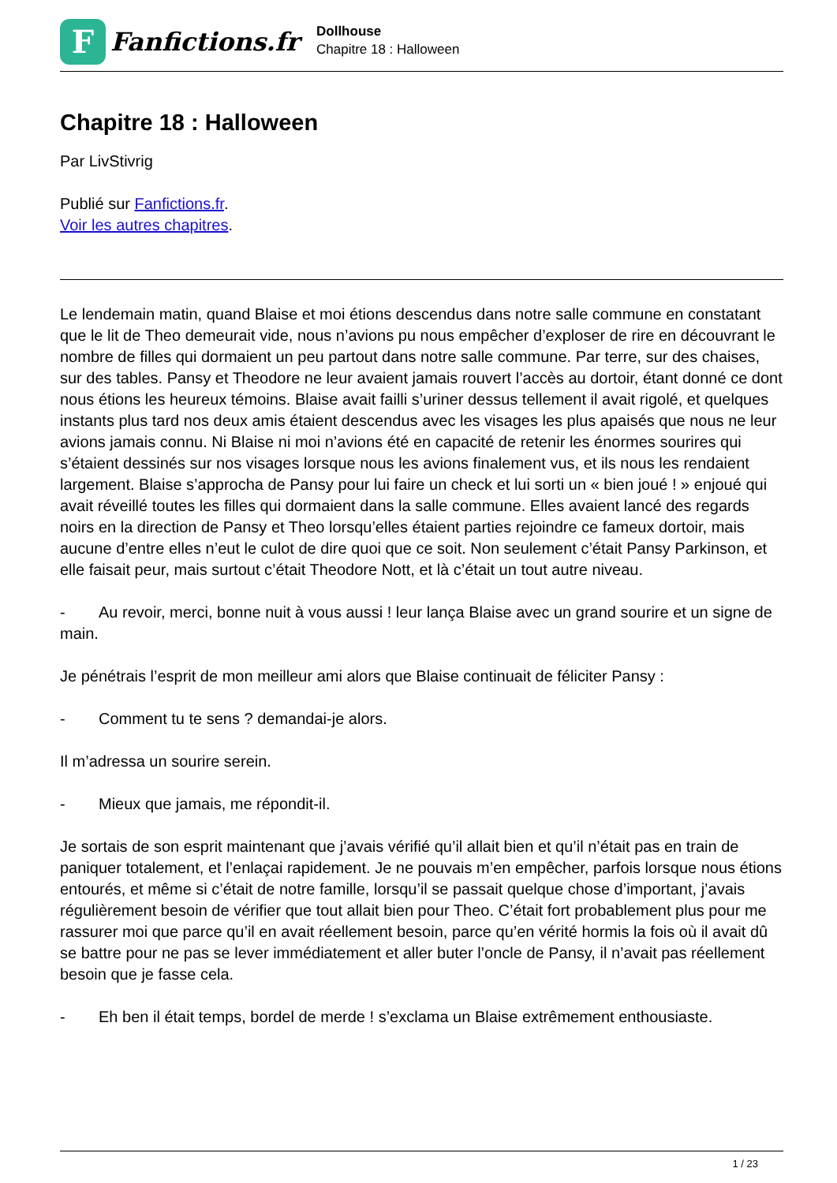F
Fanfictions.fr
Dollhouse
Chapitre 18 : Halloween
Chapitre 18 : Halloween
Par LivStivrig
Publié sur Fanfictions.fr.
Voir les autres chapitres.
Le lendemain matin, quand Blaise et moi étions descendus dans notre salle commune en constatant que le lit de Theo demeurait vide, nous n’avions pu nous empêcher d’exploser de rire en découvrant le nombre de filles qui dormaient un peu partout dans notre salle commune. Par terre, sur des chaises, sur des tables. Pansy et Theodore ne leur avaient jamais rouvert l’accès au dortoir, étant donné ce dont nous étions les heureux témoins. Blaise avait failli s’uriner dessus tellement il avait rigolé, et quelques instants plus tard nos deux amis étaient descendus avec les visages les plus apaisés que nous ne leur avions jamais connu. Ni Blaise ni moi n’avions été en capacité de retenir les énormes sourires qui s’étaient dessinés sur nos visages lorsque nous les avions finalement vus, et ils nous les rendaient largement. Blaise s’approcha de Pansy pour lui faire un check et lui sorti un « bien joué ! » enjoué qui avait réveillé toutes les filles qui dormaient dans la salle commune. Elles avaient lancé des regards noirs en la direction de Pansy et Theo lorsqu’elles étaient parties rejoindre ce fameux dortoir, mais aucune d’entre elles n’eut le culot de dire quoi que ce soit. Non seulement c’était Pansy Parkinson, et elle faisait peur, mais surtout c’était Theodore Nott, et là c’était un tout autre niveau.
- Au revoir, merci, bonne nuit à vous aussi ! leur lança Blaise avec un grand sourire et un signe de main.
Je pénétrais l’esprit de mon meilleur ami alors que Blaise continuait de féliciter Pansy :
- Comment tu te sens ? demandai-je alors.
Il m’adressa un sourire serein.
- Mieux que jamais, me répondit-il.
Je sortais de son esprit maintenant que j’avais vérifié qu’il allait bien et qu’il n’était pas en train de paniquer totalement, et l’enlaçai rapidement. Je ne pouvais m’en empêcher, parfois lorsque nous étions entourés, et même si c’était de notre famille, lorsqu’il se passait quelque chose d’important, j’avais régulièrement besoin de vérifier que tout allait bien pour Theo. C’était fort probablement plus pour me rassurer moi que parce qu’il en avait réellement besoin, parce qu’en vérité hormis la fois où il avait dû se battre pour ne pas se lever immédiatement et aller buter l’oncle de Pansy, il n’avait pas réellement besoin que je fasse cela.
- Eh ben il était temps, bordel de merde ! s’exclama un Blaise extrêmement enthousiaste.
1 / 23